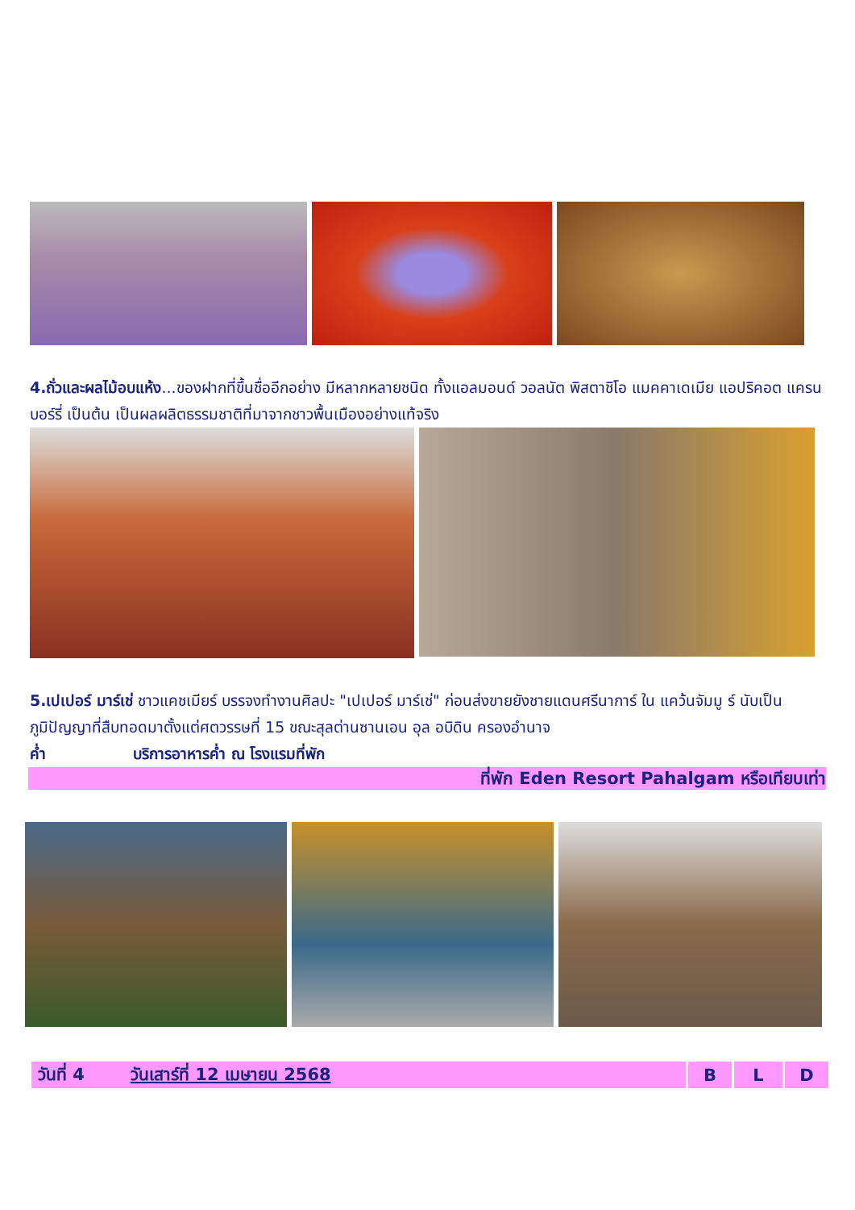4.ถั่วและผลไม้อบแห้ง...ของฝากที่ขึ้นชื่ออีกอย่าง มีหลากหลายชนิด ทั้งแอลมอนด์ วอลนัต พิสตาชิโอ แมคคาเดเมีย แอปริคอต แครนบอร์รี่ เป็นต้น เป็นผลผลิตธรรมชาติที่มาจากชาวพื้นเมืองอย่างแท้จริง
5.เปเปอร์ มาร์เช่ ชาวแคชเมียร์ บรรจงทำงานศิลปะ "เปเปอร์ มาร์เช่" ก่อนส่งขายยังชายแดนศรีนาการ์ ใน แคว้นจัมมู ร์ นับเป็นภูมิปัญญาที่สืบทอดมาตั้งแต่ศตวรรษที่ 15 ขณะสุลต่านซานเอน อุล อบิดิน ครองอำนาจ
ค่ำ บริการอาหารค่ำ ณ โรงแรมที่พัก
ที่พัก Eden Resort Pahalgam หรือเทียบเท่า
| วันที่ 4 วันเสาร์ที่ 12 เมษายน 2568 | B | L | D |